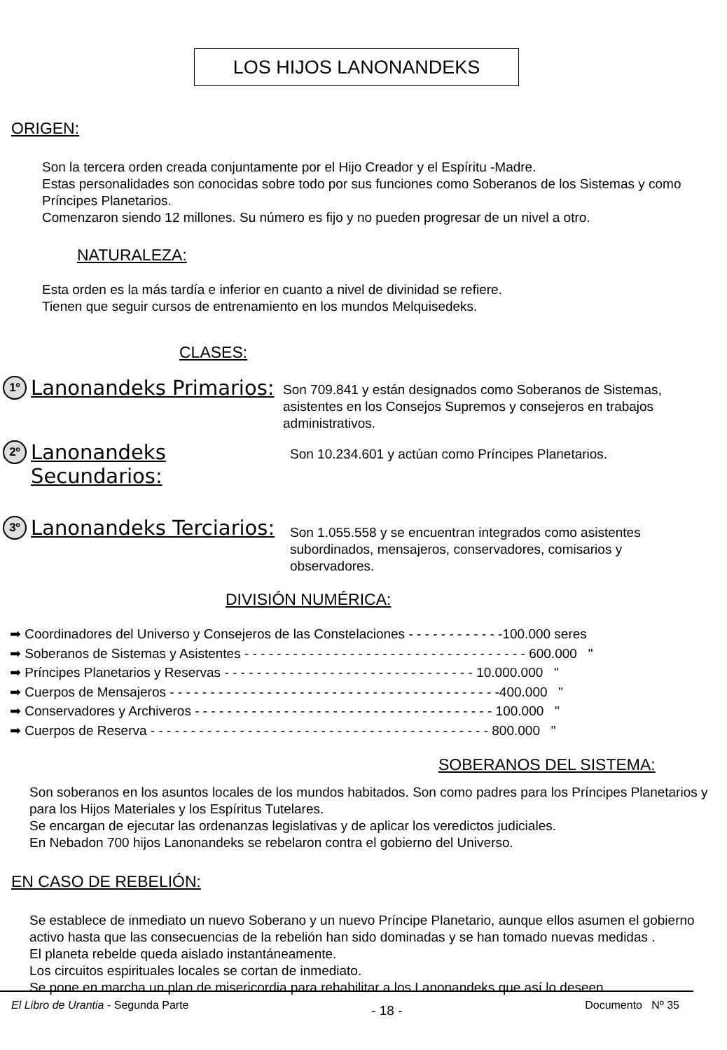LOS HIJOS LANONANDEKS
ORIGEN:
Son la tercera orden creada conjuntamente por el Hijo Creador y el Espíritu -Madre.
Estas personalidades son conocidas sobre todo por sus funciones como Soberanos de los Sistemas y como Príncipes Planetarios.
Comenzaron siendo 12 millones. Su número es fijo y no pueden progresar de un nivel a otro.
NATURALEZA:
Esta orden es la más tardía e inferior en cuanto a nivel de divinidad se refiere.
Tienen que seguir cursos de entrenamiento en los mundos Melquisedeks.
CLASES:
1º
Lanonandeks Primarios:
Son 709.841 y están designados como Soberanos de Sistemas, asistentes en los Consejos Supremos y consejeros en trabajos administrativos.
2º
Lanonandeks Secundarios:
Son 10.234.601 y actúan como Príncipes Planetarios.
3º
Lanonandeks Terciarios:
Son 1.055.558 y se encuentran integrados como asistentes subordinados, mensajeros, conservadores, comisarios y observadores.
DIVISIÓN NUMÉRICA:
➡ Coordinadores del Universo y Consejeros de las Constelaciones - - - - - - - - - - - -100.000 seres
➡ Soberanos de Sistemas y Asistentes - - - - - - - - - - - - - - - - - - - - - - - - - - - - - - - - - - - 600.000 "
➡ Príncipes Planetarios y Reservas - - - - - - - - - - - - - - - - - - - - - - - - - - - - - - - 10.000.000 "
➡ Cuerpos de Mensajeros - - - - - - - - - - - - - - - - - - - - - - - - - - - - - - - - - - - - - - - - -400.000 "
➡ Conservadores y Archiveros - - - - - - - - - - - - - - - - - - - - - - - - - - - - - - - - - - - - - 100.000 "
➡ Cuerpos de Reserva - - - - - - - - - - - - - - - - - - - - - - - - - - - - - - - - - - - - - - - - - - 800.000 "
SOBERANOS DEL SISTEMA:
Son soberanos en los asuntos locales de los mundos habitados. Son como padres para los Príncipes Planetarios y para los Hijos Materiales y los Espíritus Tutelares.
Se encargan de ejecutar las ordenanzas legislativas y de aplicar los veredictos judiciales.
En Nebadon 700 hijos Lanonandeks se rebelaron contra el gobierno del Universo.
EN CASO DE REBELIÓN:
Se establece de inmediato un nuevo Soberano y un nuevo Príncipe Planetario, aunque ellos asumen el gobierno activo hasta que las consecuencias de la rebelión han sido dominadas y se han tomado nuevas medidas .
El planeta rebelde queda aislado instantáneamente.
Los circuitos espirituales locales se cortan de inmediato.
Se pone en marcha un plan de misericordia para rehabilitar a los Lanonandeks que así lo deseen.
El Libro de Urantia - Segunda Parte - 18 - Documento Nº 35